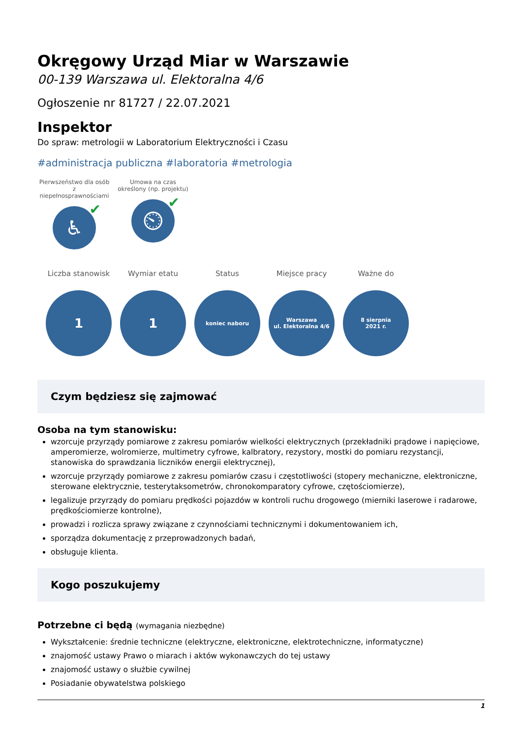Okręgowy Urząd Miar w Warszawie
00-139 Warszawa ul. Elektoralna 4/6
Ogłoszenie nr 81727 / 22.07.2021
Inspektor
Do spraw: metrologii w Laboratorium Elektryczności i Czasu
#administracja publiczna #laboratoria #metrologia
Pierwszeństwo dla osób z niepełnosprawnościami
♿ ✔
Umowa na czas określony (np. projektu)
⏲ ✔
Liczba stanowisk
1
Wymiar etatu
1
Status
koniec naboru
Miejsce pracy
Warszawa
ul. Elektoralna 4/6
Ważne do
8 sierpnia
2021 r.
Czym będziesz się zajmować
Osoba na tym stanowisku:
wzorcuje przyrządy pomiarowe z zakresu pomiarów wielkości elektrycznych (przekładniki prądowe i napięciowe, amperomierze, wolromierze, multimetry cyfrowe, kalbratory, rezystory, mostki do pomiaru rezystancji, stanowiska do sprawdzania liczników energii elektrycznej),
wzorcuje przyrządy pomiarowe z zakresu pomiarów czasu i częstotliwości (stopery mechaniczne, elektroniczne, sterowane elektrycznie, testerytaksometrów, chronokomparatory cyfrowe, czętościomierze),
legalizuje przyrządy do pomiaru prędkości pojazdów w kontroli ruchu drogowego (mierniki laserowe i radarowe, prędkościomierze kontrolne),
prowadzi i rozlicza sprawy związane z czynnościami technicznymi i dokumentowaniem ich,
sporządza dokumentację z przeprowadzonych badań,
obsługuje klienta.
Kogo poszukujemy
Potrzebne ci będą (wymagania niezbędne)
Wykształcenie: średnie techniczne (elektryczne, elektroniczne, elektrotechniczne, informatyczne)
znajomość ustawy Prawo o miarach i aktów wykonawczych do tej ustawy
znajomość ustawy o służbie cywilnej
Posiadanie obywatelstwa polskiego
1